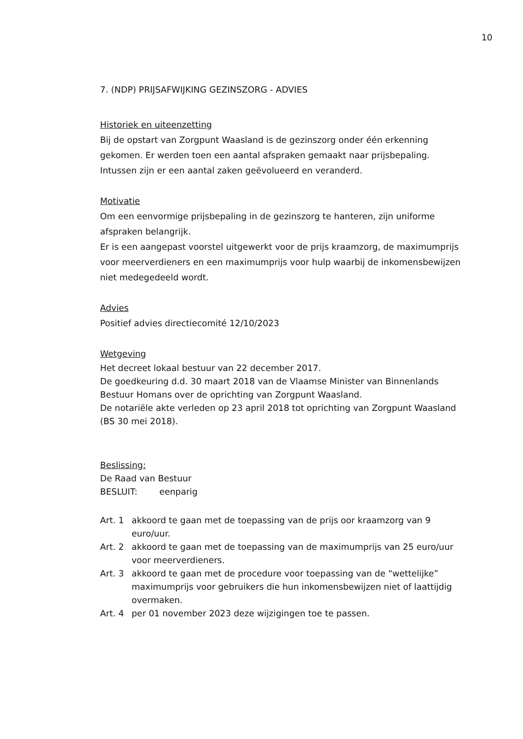10
7. (NDP) PRIJSAFWIJKING GEZINSZORG - ADVIES
Historiek en uiteenzetting
Bij de opstart van Zorgpunt Waasland is de gezinszorg onder één erkenning gekomen. Er werden toen een aantal afspraken gemaakt naar prijsbepaling. Intussen zijn er een aantal zaken geëvolueerd en veranderd.
Motivatie
Om een eenvormige prijsbepaling in de gezinszorg te hanteren, zijn uniforme afspraken belangrijk.
Er is een aangepast voorstel uitgewerkt voor de prijs kraamzorg, de maximumprijs voor meerverdieners en een maximumprijs voor hulp waarbij de inkomensbewijzen niet medegedeeld wordt.
Advies
Positief advies directiecomité 12/10/2023
Wetgeving
Het decreet lokaal bestuur van 22 december 2017.
De goedkeuring d.d. 30 maart 2018 van de Vlaamse Minister van Binnenlands Bestuur Homans over de oprichting van Zorgpunt Waasland.
De notariële akte verleden op 23 april 2018 tot oprichting van Zorgpunt Waasland (BS 30 mei 2018).
Beslissing:
De Raad van Bestuur
BESLUIT: eenparig
Art. 1 akkoord te gaan met de toepassing van de prijs oor kraamzorg van 9 euro/uur.
Art. 2 akkoord te gaan met de toepassing van de maximumprijs van 25 euro/uur voor meerverdieners.
Art. 3 akkoord te gaan met de procedure voor toepassing van de “wettelijke” maximumprijs voor gebruikers die hun inkomensbewijzen niet of laattijdig overmaken.
Art. 4 per 01 november 2023 deze wijzigingen toe te passen.